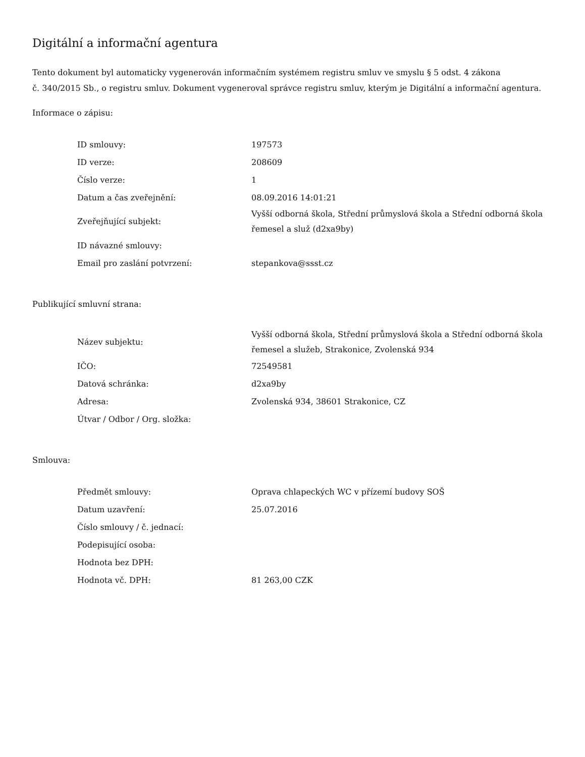Digitální a informační agentura
Tento dokument byl automaticky vygenerován informačním systémem registru smluv ve smyslu § 5 odst. 4 zákona
č. 340/2015 Sb., o registru smluv. Dokument vygeneroval správce registru smluv, kterým je Digitální a informační agentura.
Informace o zápisu:
| ID smlouvy: | 197573 |
| ID verze: | 208609 |
| Číslo verze: | 1 |
| Datum a čas zveřejnění: | 08.09.2016 14:01:21 |
| Zveřejňující subjekt: | Vyšší odborná škola, Střední průmyslová škola a Střední odborná škola řemesel a služ (d2xa9by) |
| ID návazné smlouvy: | |
| Email pro zaslání potvrzení: | stepankova@ssst.cz |
Publikující smluvní strana:
| Název subjektu: | Vyšší odborná škola, Střední průmyslová škola a Střední odborná škola řemesel a služeb, Strakonice, Zvolenská 934 |
| IČO: | 72549581 |
| Datová schránka: | d2xa9by |
| Adresa: | Zvolenská 934, 38601 Strakonice, CZ |
| Útvar / Odbor / Org. složka: | |
Smlouva:
| Předmět smlouvy: | Oprava chlapeckých WC v přízemí budovy SOŠ |
| Datum uzavření: | 25.07.2016 |
| Číslo smlouvy / č. jednací: | |
| Podepisující osoba: | |
| Hodnota bez DPH: | |
| Hodnota vč. DPH: | 81 263,00 CZK |